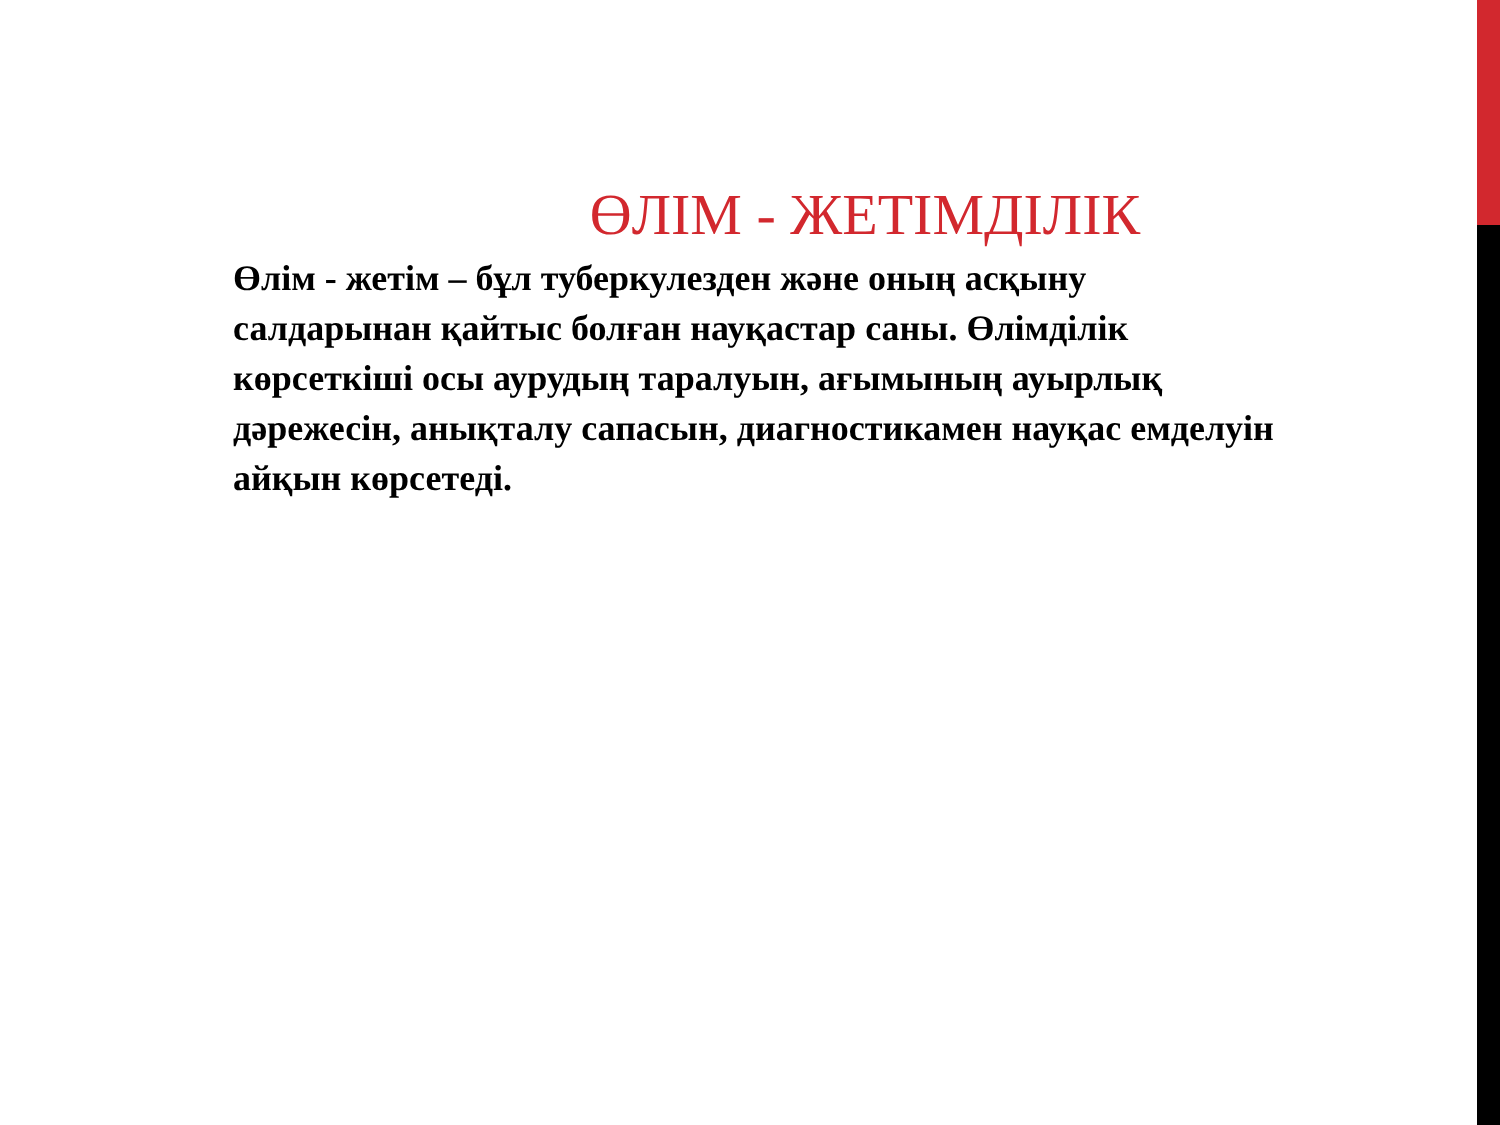ӨЛІМ - ЖЕТІМДІЛІК
Өлім - жетім – бұл туберкулезден және оның асқыну салдарынан қайтыс болған науқастар саны. Өлімділік көрсеткіші осы аурудың таралуын, ағымының ауырлық дәрежесін, анықталу сапасын, диагностикамен науқас емделуін айқын көрсетеді.